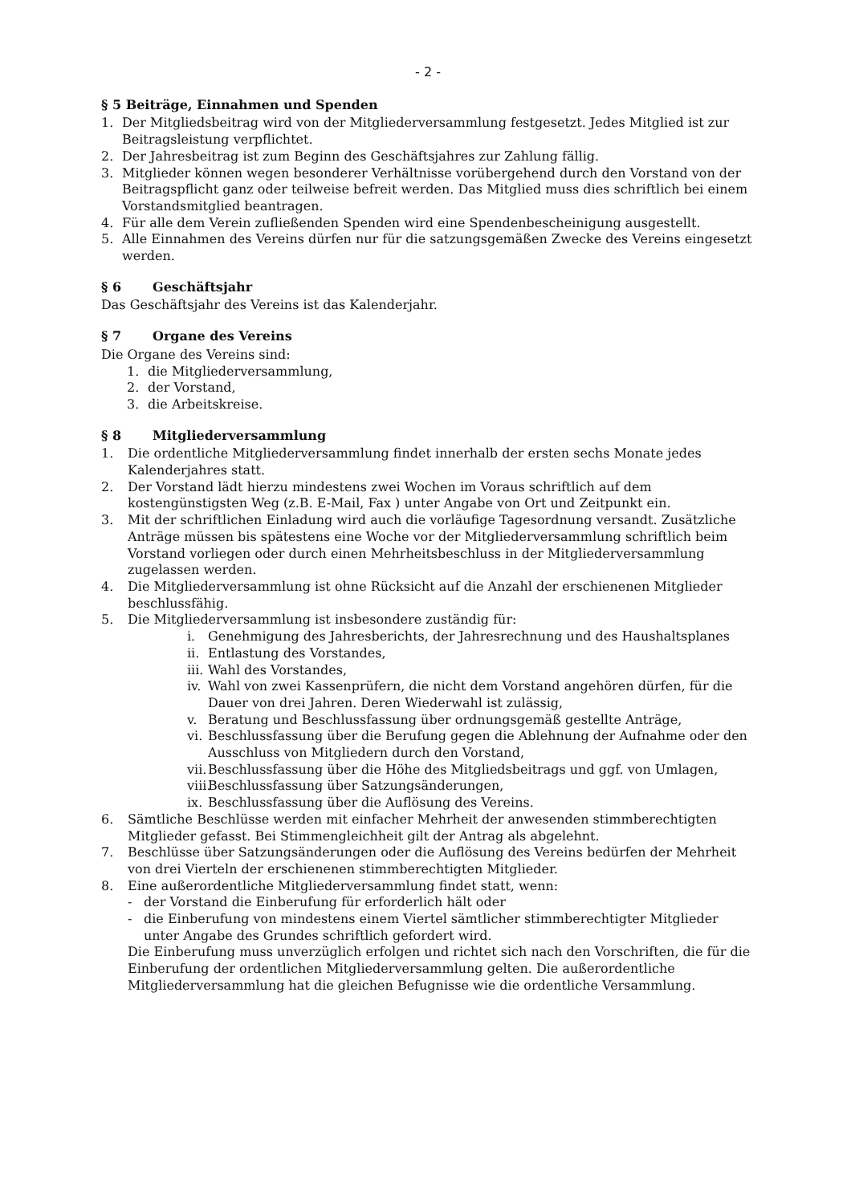- 2 -
§ 5 Beiträge, Einnahmen und Spenden
1. Der Mitgliedsbeitrag wird von der Mitgliederversammlung festgesetzt. Jedes Mitglied ist zur Beitragsleistung verpflichtet.
2. Der Jahresbeitrag ist zum Beginn des Geschäftsjahres zur Zahlung fällig.
3. Mitglieder können wegen besonderer Verhältnisse vorübergehend durch den Vorstand von der Beitragspflicht ganz oder teilweise befreit werden. Das Mitglied muss dies schriftlich bei einem Vorstandsmitglied beantragen.
4. Für alle dem Verein zufließenden Spenden wird eine Spendenbescheinigung ausgestellt.
5. Alle Einnahmen des Vereins dürfen nur für die satzungsgemäßen Zwecke des Vereins eingesetzt werden.
§ 6 Geschäftsjahr
Das Geschäftsjahr des Vereins ist das Kalenderjahr.
§ 7 Organe des Vereins
Die Organe des Vereins sind:
1. die Mitgliederversammlung,
2. der Vorstand,
3. die Arbeitskreise.
§ 8 Mitgliederversammlung
1. Die ordentliche Mitgliederversammlung findet innerhalb der ersten sechs Monate jedes Kalenderjahres statt.
2. Der Vorstand lädt hierzu mindestens zwei Wochen im Voraus schriftlich auf dem kostengünstigsten Weg (z.B. E-Mail, Fax ) unter Angabe von Ort und Zeitpunkt ein.
3. Mit der schriftlichen Einladung wird auch die vorläufige Tagesordnung versandt. Zusätzliche Anträge müssen bis spätestens eine Woche vor der Mitgliederversammlung schriftlich beim Vorstand vorliegen oder durch einen Mehrheitsbeschluss in der Mitgliederversammlung zugelassen werden.
4. Die Mitgliederversammlung ist ohne Rücksicht auf die Anzahl der erschienenen Mitglieder beschlussfähig.
5. Die Mitgliederversammlung ist insbesondere zuständig für:
i. Genehmigung des Jahresberichts, der Jahresrechnung und des Haushaltsplanes
ii. Entlastung des Vorstandes,
iii. Wahl des Vorstandes,
iv. Wahl von zwei Kassenprüfern, die nicht dem Vorstand angehören dürfen, für die Dauer von drei Jahren. Deren Wiederwahl ist zulässig,
v. Beratung und Beschlussfassung über ordnungsgemäß gestellte Anträge,
vi. Beschlussfassung über die Berufung gegen die Ablehnung der Aufnahme oder den Ausschluss von Mitgliedern durch den Vorstand,
vii. Beschlussfassung über die Höhe des Mitgliedsbeitrags und ggf. von Umlagen,
viii. Beschlussfassung über Satzungsänderungen,
ix. Beschlussfassung über die Auflösung des Vereins.
6. Sämtliche Beschlüsse werden mit einfacher Mehrheit der anwesenden stimmberechtigten Mitglieder gefasst. Bei Stimmengleichheit gilt der Antrag als abgelehnt.
7. Beschlüsse über Satzungsänderungen oder die Auflösung des Vereins bedürfen der Mehrheit von drei Vierteln der erschienenen stimmberechtigten Mitglieder.
8. Eine außerordentliche Mitgliederversammlung findet statt, wenn:
- der Vorstand die Einberufung für erforderlich hält oder
- die Einberufung von mindestens einem Viertel sämtlicher stimmberechtigter Mitglieder unter Angabe des Grundes schriftlich gefordert wird.
Die Einberufung muss unverzüglich erfolgen und richtet sich nach den Vorschriften, die für die Einberufung der ordentlichen Mitgliederversammlung gelten. Die außerordentliche Mitgliederversammlung hat die gleichen Befugnisse wie die ordentliche Versammlung.